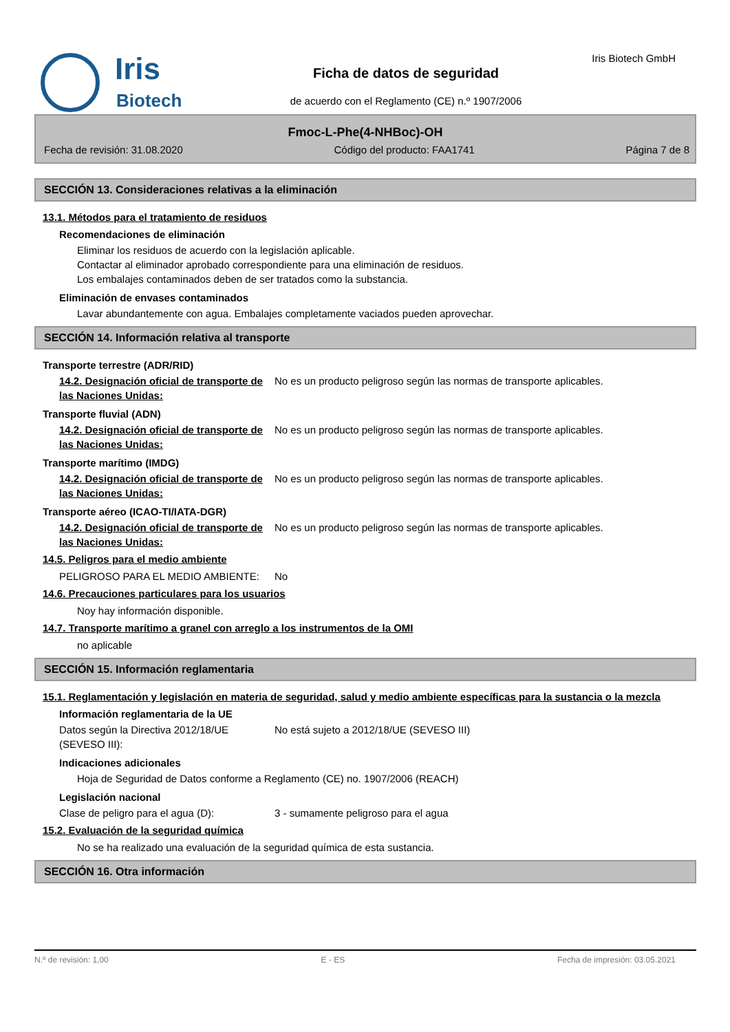Iris
Biotech
Ficha de datos de seguridad
de acuerdo con el Reglamento (CE) n.º 1907/2006
Iris Biotech GmbH
Fmoc-L-Phe(4-NHBoc)-OH
Fecha de revisión: 31.08.2020 Código del producto: FAA1741 Página 7 de 8
SECCIÓN 13. Consideraciones relativas a la eliminación
13.1. Métodos para el tratamiento de residuos
Recomendaciones de eliminación
Eliminar los residuos de acuerdo con la legislación aplicable.
Contactar al eliminador aprobado correspondiente para una eliminación de residuos.
Los embalajes contaminados deben de ser tratados como la substancia.
Eliminación de envases contaminados
Lavar abundantemente con agua. Embalajes completamente vaciados pueden aprovechar.
SECCIÓN 14. Información relativa al transporte
Transporte terrestre (ADR/RID)
14.2. Designación oficial de transporte de las Naciones Unidas:
No es un producto peligroso según las normas de transporte aplicables.
Transporte fluvial (ADN)
14.2. Designación oficial de transporte de las Naciones Unidas:
No es un producto peligroso según las normas de transporte aplicables.
Transporte marítimo (IMDG)
14.2. Designación oficial de transporte de las Naciones Unidas:
No es un producto peligroso según las normas de transporte aplicables.
Transporte aéreo (ICAO-TI/IATA-DGR)
14.2. Designación oficial de transporte de las Naciones Unidas:
No es un producto peligroso según las normas de transporte aplicables.
14.5. Peligros para el medio ambiente
PELIGROSO PARA EL MEDIO AMBIENTE: No
14.6. Precauciones particulares para los usuarios
Noy hay información disponible.
14.7. Transporte marítimo a granel con arreglo a los instrumentos de la OMI
no aplicable
SECCIÓN 15. Información reglamentaria
15.1. Reglamentación y legislación en materia de seguridad, salud y medio ambiente específicas para la sustancia o la mezcla
Información reglamentaria de la UE
Datos según la Directiva 2012/18/UE (SEVESO III):
No está sujeto a 2012/18/UE (SEVESO III)
Indicaciones adicionales
Hoja de Seguridad de Datos conforme a Reglamento (CE) no. 1907/2006 (REACH)
Legislación nacional
Clase de peligro para el agua (D): 3 - sumamente peligroso para el agua
15.2. Evaluación de la seguridad química
No se ha realizado una evaluación de la seguridad química de esta sustancia.
SECCIÓN 16. Otra información
N.º de revisión: 1,00 E - ES Fecha de impresión: 03.05.2021